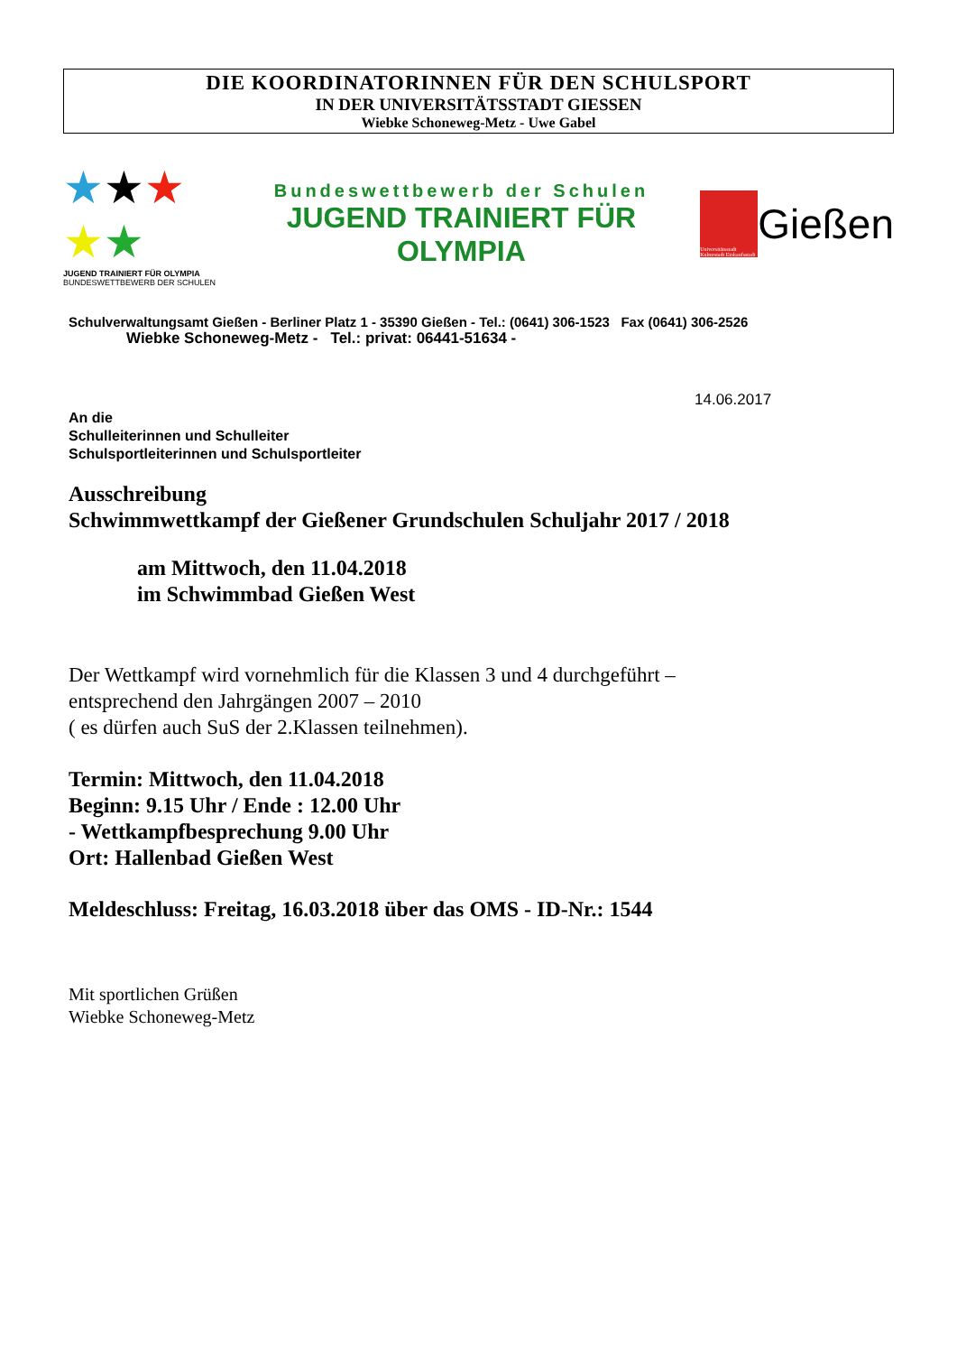DIE KOORDINATORINNEN FÜR DEN SCHULSPORT
IN DER UNIVERSITÄTSSTADT GIESSEN
Wiebke Schoneweg-Metz - Uwe Gabel
★★★
★★
JUGEND TRAINIERT FÜR OLYMPIA BUNDESWETTBEWERB DER SCHULEN
Bundeswettbewerb der Schulen
JUGEND TRAINIERT FÜR OLYMPIA
Universitätsstadt Kulturstadt Einkaufsstadt
Gießen
Schulverwaltungsamt Gießen - Berliner Platz 1 - 35390 Gießen - Tel.: (0641) 306-1523 Fax (0641) 306-2526
Wiebke Schoneweg-Metz - Tel.: privat: 06441-51634 -
14.06.2017
An die
Schulleiterinnen und Schulleiter
Schulsportleiterinnen und Schulsportleiter
Ausschreibung
Schwimmwettkampf der Gießener Grundschulen Schuljahr 2017 / 2018
am Mittwoch, den 11.04.2018
im Schwimmbad Gießen West
Der Wettkampf wird vornehmlich für die Klassen 3 und 4 durchgeführt –
entsprechend den Jahrgängen 2007 – 2010
( es dürfen auch SuS der 2.Klassen teilnehmen).
Termin: Mittwoch, den 11.04.2018
Beginn: 9.15 Uhr / Ende : 12.00 Uhr
- Wettkampfbesprechung 9.00 Uhr
Ort: Hallenbad Gießen West
Meldeschluss: Freitag, 16.03.2018 über das OMS - ID-Nr.: 1544
Mit sportlichen Grüßen
Wiebke Schoneweg-Metz